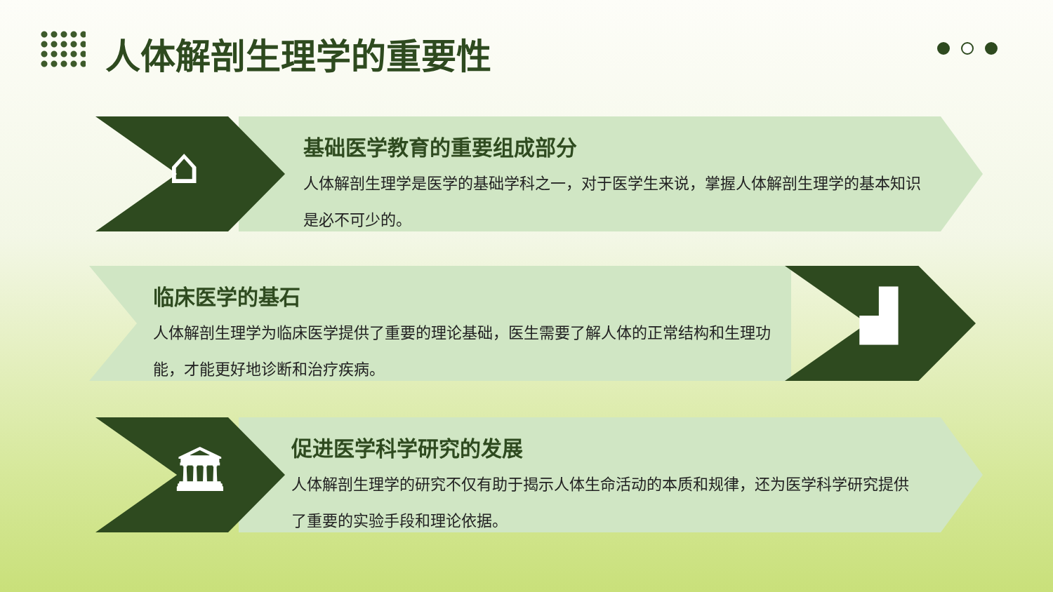人体解剖生理学的重要性
⌂
基础医学教育的重要组成部分
人体解剖生理学是医学的基础学科之一，对于医学生来说，掌握人体解剖生理学的基本知识是必不可少的。
▟
临床医学的基石
人体解剖生理学为临床医学提供了重要的理论基础，医生需要了解人体的正常结构和生理功能，才能更好地诊断和治疗疾病。
🏛
促进医学科学研究的发展
人体解剖生理学的研究不仅有助于揭示人体生命活动的本质和规律，还为医学科学研究提供了重要的实验手段和理论依据。